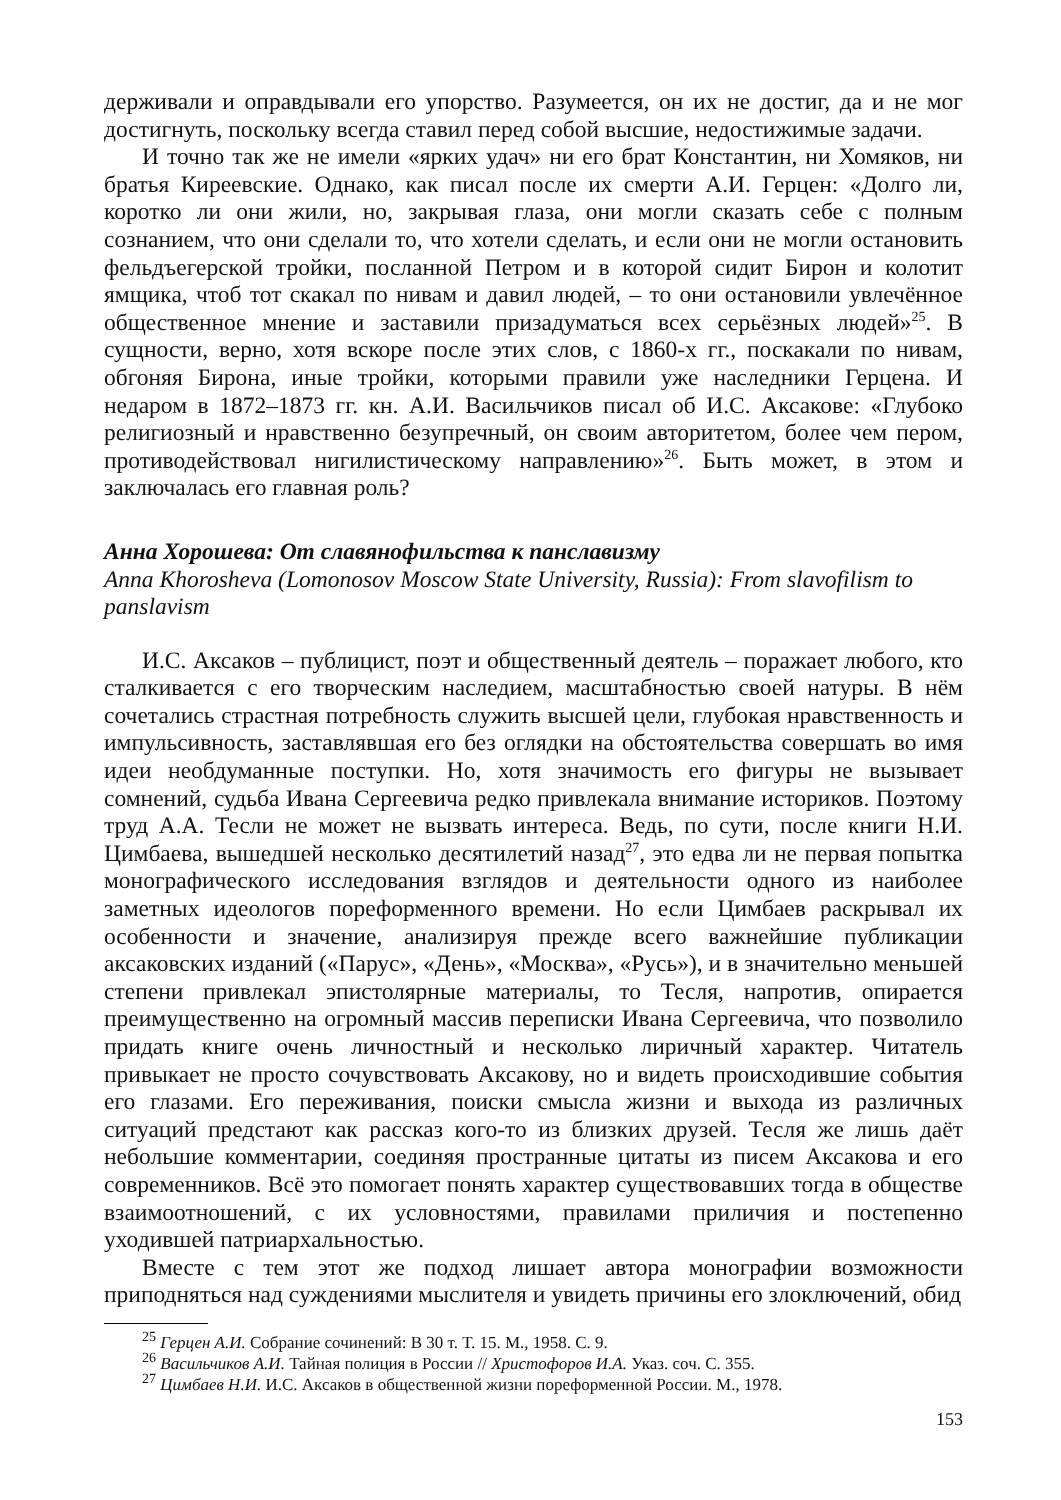держивали и оправдывали его упорство. Разумеется, он их не достиг, да и не мог достигнуть, поскольку всегда ставил перед собой высшие, недостижимые задачи.
И точно так же не имели «ярких удач» ни его брат Константин, ни Хомяков, ни братья Киреевские. Однако, как писал после их смерти А.И. Герцен: «Долго ли, коротко ли они жили, но, закрывая глаза, они могли сказать себе с полным сознанием, что они сделали то, что хотели сделать, и если они не могли остановить фельдъегерской тройки, посланной Петром и в которой сидит Бирон и колотит ямщика, чтоб тот скакал по нивам и давил людей, – то они остановили увлечённое общественное мнение и заставили призадуматься всех серьёзных людей»<sup>25</sup>. В сущности, верно, хотя вскоре после этих слов, с 1860-х гг., поскакали по нивам, обгоняя Бирона, иные тройки, которыми правили уже наследники Герцена. И недаром в 1872–1873 гг. кн. А.И. Васильчиков писал об И.С. Аксакове: «Глубоко религиозный и нравственно безупречный, он своим авторитетом, более чем пером, противодействовал нигилистическому направлению»<sup>26</sup>. Быть может, в этом и заключалась его главная роль?
Анна Хорошева: От славянофильства к панславизму
Anna Khorosheva (Lomonosov Moscow State University, Russia): From slavofilism to panslavism
И.С. Аксаков – публицист, поэт и общественный деятель – поражает любого, кто сталкивается с его творческим наследием, масштабностью своей натуры. В нём сочетались страстная потребность служить высшей цели, глубокая нравственность и импульсивность, заставлявшая его без оглядки на обстоятельства совершать во имя идеи необдуманные поступки. Но, хотя значимость его фигуры не вызывает сомнений, судьба Ивана Сергеевича редко привлекала внимание историков. Поэтому труд А.А. Тесли не может не вызвать интереса. Ведь, по сути, после книги Н.И. Цимбаева, вышедшей несколько десятилетий назад<sup>27</sup>, это едва ли не первая попытка монографического исследования взглядов и деятельности одного из наиболее заметных идеологов пореформенного времени. Но если Цимбаев раскрывал их особенности и значение, анализируя прежде всего важнейшие публикации аксаковских изданий («Парус», «День», «Москва», «Русь»), и в значительно меньшей степени привлекал эпистолярные материалы, то Тесля, напротив, опирается преимущественно на огромный массив переписки Ивана Сергеевича, что позволило придать книге очень личностный и несколько лиричный характер. Читатель привыкает не просто сочувствовать Аксакову, но и видеть происходившие события его глазами. Его переживания, поиски смысла жизни и выхода из различных ситуаций предстают как рассказ кого-то из близких друзей. Тесля же лишь даёт небольшие комментарии, соединяя пространные цитаты из писем Аксакова и его современников. Всё это помогает понять характер существовавших тогда в обществе взаимоотношений, с их условностями, правилами приличия и постепенно уходившей патриархальностью.
Вместе с тем этот же подход лишает автора монографии возможности приподняться над суждениями мыслителя и увидеть причины его злоключений, обид
<sup>25</sup> Герцен А.И. Собрание сочинений: В 30 т. Т. 15. М., 1958. С. 9.
<sup>26</sup> Васильчиков А.И. Тайная полиция в России // Христофоров И.А. Указ. соч. С. 355.
<sup>27</sup> Цимбаев Н.И. И.С. Аксаков в общественной жизни пореформенной России. М., 1978.
153